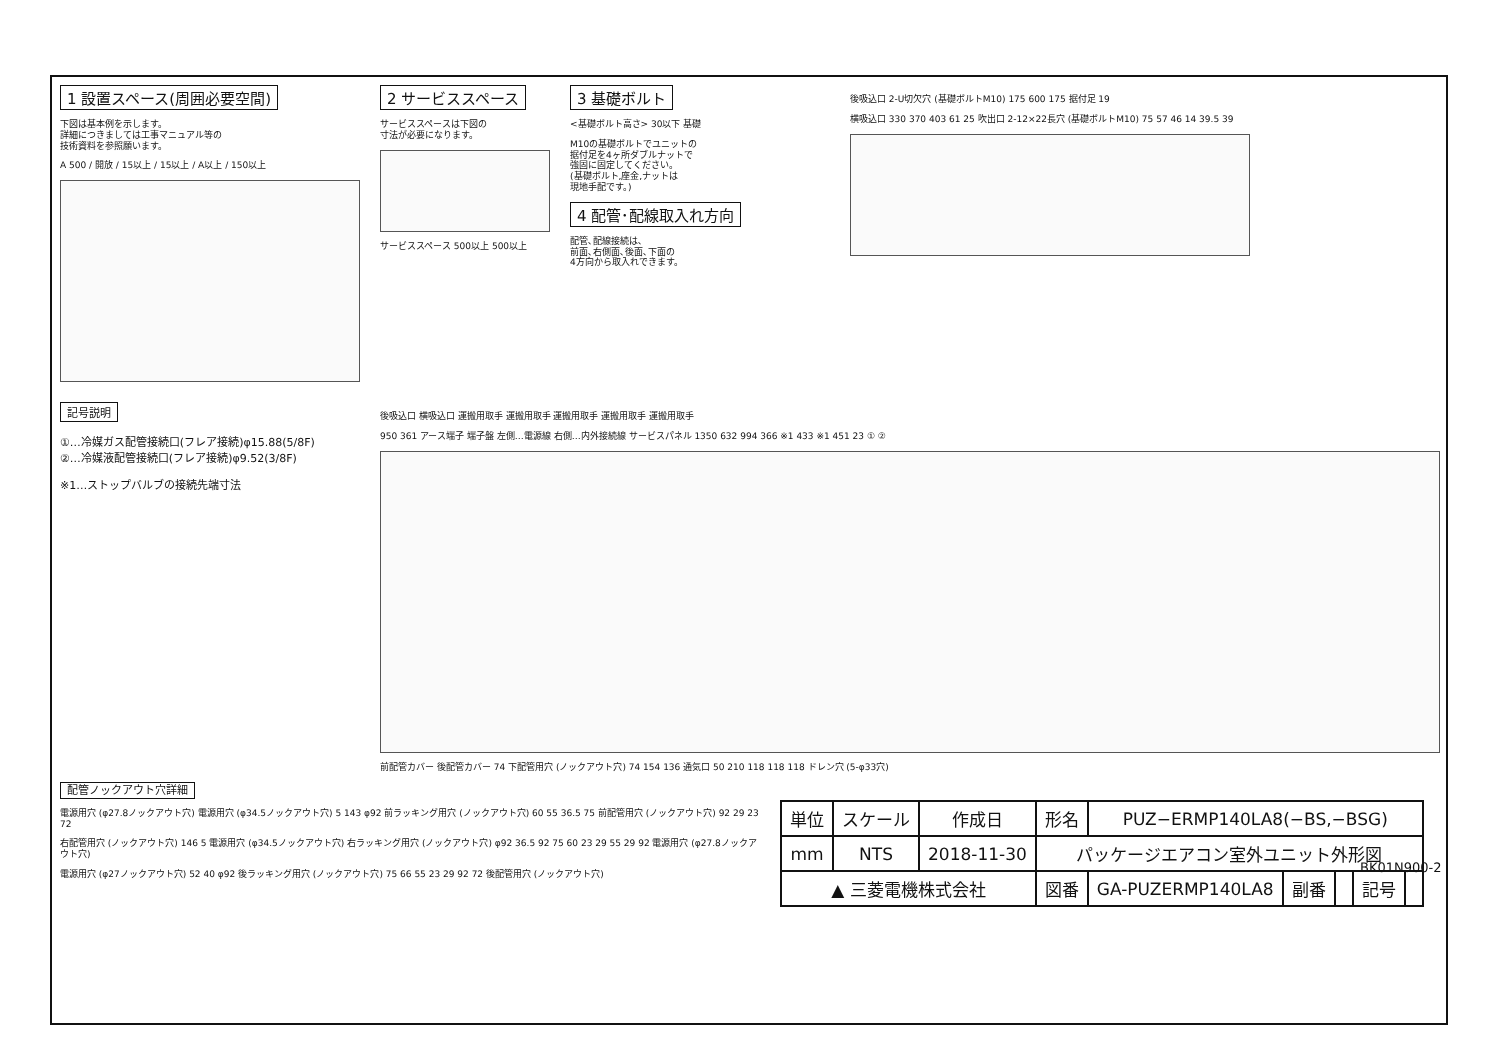1 設置スペース(周囲必要空間)
下図は基本例を示します。
詳細につきましては工事マニュアル等の
技術資料を参照願います。
A 500 / 開放 / 15以上 / 15以上 / A以上 / 150以上
2 サービススペース
サービススペースは下図の
寸法が必要になります。
サービススペース 500以上 500以上
3 基礎ボルト
<基礎ボルト高さ> 30以下 基礎
M10の基礎ボルトでユニットの
据付足を4ヶ所ダブルナットで
強固に固定してください。
(基礎ボルト,座金,ナットは
現地手配です。)
4 配管･配線取入れ方向
配管､配線接続は､
前面､右側面､後面､下面の
4方向から取入れできます。
後吸込口 2-U切欠穴 (基礎ボルトM10) 175 600 175 据付足 19
横吸込口 330 370 403 61 25 吹出口 2-12×22長穴 (基礎ボルトM10) 75 57 46 14 39.5 39
記号説明
①…冷媒ガス配管接続口(フレア接続)φ15.88(5/8F)
②…冷媒液配管接続口(フレア接続)φ9.52(3/8F)
※1…ストップバルブの接続先端寸法
後吸込口 横吸込口 運搬用取手 運搬用取手 運搬用取手 運搬用取手 運搬用取手
950 361 アース端子 端子盤 左側…電源線 右側…内外接続線 サービスパネル 1350 632 994 366 ※1 433 ※1 451 23 ① ②
前配管カバー 後配管カバー 74 下配管用穴 (ノックアウト穴) 74 154 136 通気口 50 210 118 118 118 ドレン穴 (5-φ33穴)
配管ノックアウト穴詳細
電源用穴 (φ27.8ノックアウト穴) 電源用穴 (φ34.5ノックアウト穴) 5 143 φ92 前ラッキング用穴 (ノックアウト穴) 60 55 36.5 75 前配管用穴 (ノックアウト穴) 92 29 23 72
右配管用穴 (ノックアウト穴) 146 5 電源用穴 (φ34.5ノックアウト穴) 右ラッキング用穴 (ノックアウト穴) φ92 36.5 92 75 60 23 29 55 29 92 電源用穴 (φ27.8ノックアウト穴)
電源用穴 (φ27ノックアウト穴) 52 40 φ92 後ラッキング用穴 (ノックアウト穴) 75 66 55 23 29 92 72 後配管用穴 (ノックアウト穴)
BK01N900-2
| 単位 | スケール | 作成日 | 形名 | PUZ−ERMP140LA8(−BS,−BSG) | | | | |
| mm | NTS | 2018-11-30 | パッケージエアコン室外ユニット外形図 | | | | | |
| ▲ 三菱電機株式会社 | | | 図番 | GA-PUZERMP140LA8 | 副番 | | 記号 | |